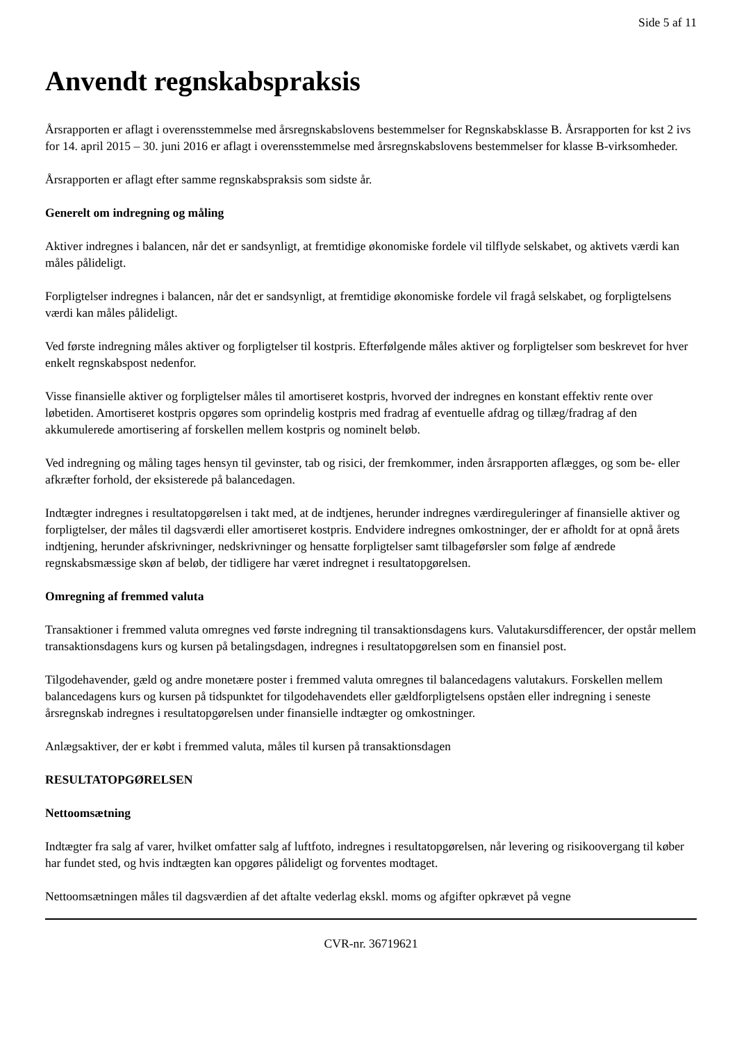Side 5 af 11
Anvendt regnskabspraksis
Årsrapporten er aflagt i overensstemmelse med årsregnskabslovens bestemmelser for Regnskabsklasse B. Årsrapporten for kst 2 ivs for 14. april 2015 – 30. juni 2016 er aflagt i overensstemmelse med årsregnskabslovens bestemmelser for klasse B-virksomheder.
Årsrapporten er aflagt efter samme regnskabspraksis som sidste år.
Generelt om indregning og måling
Aktiver indregnes i balancen, når det er sandsynligt, at fremtidige økonomiske fordele vil tilflyde selskabet, og aktivets værdi kan måles pålideligt.
Forpligtelser indregnes i balancen, når det er sandsynligt, at fremtidige økonomiske fordele vil fragå selskabet, og forpligtelsens værdi kan måles pålideligt.
Ved første indregning måles aktiver og forpligtelser til kostpris. Efterfølgende måles aktiver og forpligtelser som beskrevet for hver enkelt regnskabspost nedenfor.
Visse finansielle aktiver og forpligtelser måles til amortiseret kostpris, hvorved der indregnes en konstant effektiv rente over løbetiden. Amortiseret kostpris opgøres som oprindelig kostpris med fradrag af eventuelle afdrag og tillæg/fradrag af den akkumulerede amortisering af forskellen mellem kostpris og nominelt beløb.
Ved indregning og måling tages hensyn til gevinster, tab og risici, der fremkommer, inden årsrapporten aflægges, og som be- eller afkræfter forhold, der eksisterede på balancedagen.
Indtægter indregnes i resultatopgørelsen i takt med, at de indtjenes, herunder indregnes værdireguleringer af finansielle aktiver og forpligtelser, der måles til dagsværdi eller amortiseret kostpris. Endvidere indregnes omkostninger, der er afholdt for at opnå årets indtjening, herunder afskrivninger, nedskrivninger og hensatte forpligtelser samt tilbageførsler som følge af ændrede regnskabsmæssige skøn af beløb, der tidligere har været indregnet i resultatopgørelsen.
Omregning af fremmed valuta
Transaktioner i fremmed valuta omregnes ved første indregning til transaktionsdagens kurs. Valutakursdifferencer, der opstår mellem transaktionsdagens kurs og kursen på betalingsdagen, indregnes i resultatopgørelsen som en finansiel post.
Tilgodehavender, gæld og andre monetære poster i fremmed valuta omregnes til balancedagens valutakurs. Forskellen mellem balancedagens kurs og kursen på tidspunktet for tilgodehavendets eller gældforpligtelsens opståen eller indregning i seneste årsregnskab indregnes i resultatopgørelsen under finansielle indtægter og omkostninger.
Anlægsaktiver, der er købt i fremmed valuta, måles til kursen på transaktionsdagen
RESULTATOPGØRELSEN
Nettoomsætning
Indtægter fra salg af varer, hvilket omfatter salg af luftfoto, indregnes i resultatopgørelsen, når levering og risikoovergang til køber har fundet sted, og hvis indtægten kan opgøres pålideligt og forventes modtaget.
Nettoomsætningen måles til dagsværdien af det aftalte vederlag ekskl. moms og afgifter opkrævet på vegne
CVR-nr. 36719621